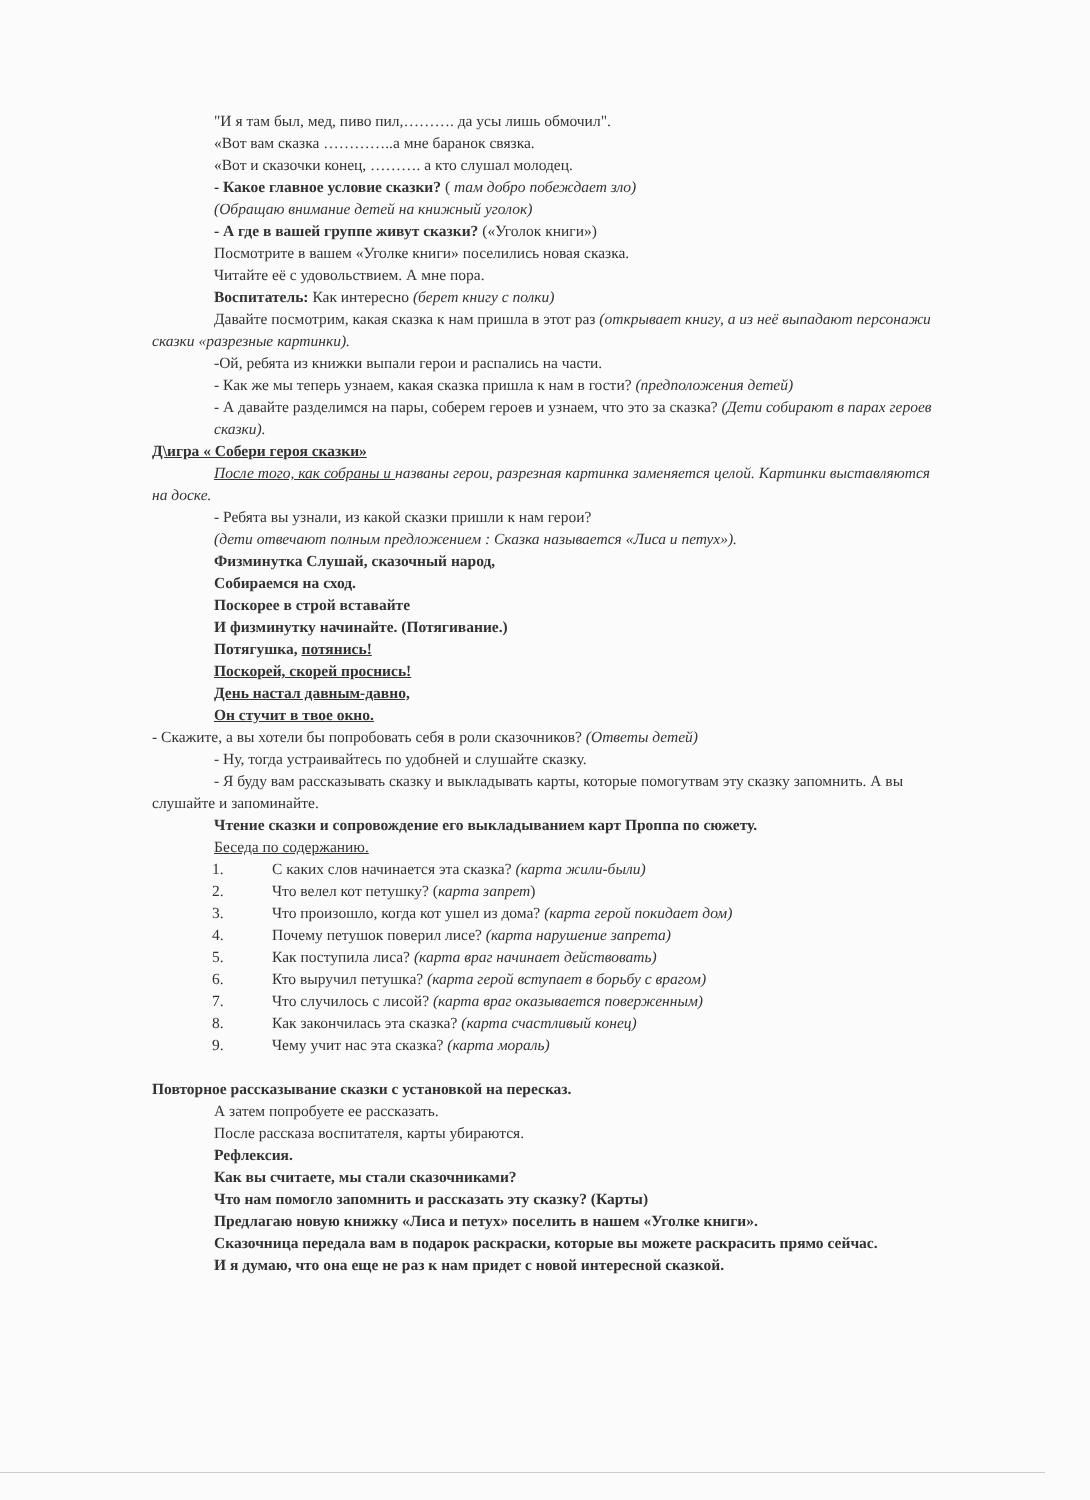"И я там был, мед, пиво пил,………. да усы лишь обмочил".
«Вот вам сказка …………..а мне баранок связка.
«Вот и сказочки конец, ………. а кто слушал молодец.
- Какое главное условие сказки? ( там добро побеждает зло)
(Обращаю внимание детей на книжный уголок)
- А где в вашей группе живут сказки? («Уголок книги»)
Посмотрите в вашем «Уголке книги» поселились новая сказка.
Читайте её с удовольствием. А мне пора.
Воспитатель: Как интересно (берет книгу с полки)
Давайте посмотрим, какая сказка к нам пришла в этот раз (открывает книгу, а из неё выпадают персонажи сказки «разрезные картинки).
-Ой, ребята из книжки выпали герои и распались на части.
- Как же мы теперь узнаем, какая сказка пришла к нам в гости? (предположения детей)
- А давайте разделимся на пары, соберем героев и узнаем, что это за сказка? (Дети собирают в парах героев сказки).
Д\игра « Собери героя сказки»
После того, как собраны и названы герои, разрезная картинка заменяется целой. Картинки выставляются на доске.
- Ребята вы узнали, из какой сказки пришли к нам герои?
(дети отвечают полным предложением : Сказка называется «Лиса и петух»).
Физминутка Слушай, сказочный народ,
Собираемся на сход.
Поскорее в строй вставайте
И физминутку начинайте. (Потягивание.)
Потягушка, потянись!
Поскорей, скорей проснись!
День настал давным-давно,
Он стучит в твое окно.
- Скажите, а вы хотели бы попробовать себя в роли сказочников? (Ответы детей)
- Ну, тогда устраивайтесь по удобней и слушайте сказку.
- Я буду вам рассказывать сказку и выкладывать карты, которые помогутвам эту сказку запомнить. А вы слушайте и запоминайте.
Чтение сказки и сопровождение его выкладыванием карт Проппа по сюжету.
Беседа по содержанию.
1. С каких слов начинается эта сказка? (карта жили-были)
2. Что велел кот петушку? (карта запрет)
3. Что произошло, когда кот ушел из дома? (карта герой покидает дом)
4. Почему петушок поверил лисе? (карта нарушение запрета)
5. Как поступила лиса? (карта враг начинает действовать)
6. Кто выручил петушка? (карта герой вступает в борьбу с врагом)
7. Что случилось с лисой? (карта враг оказывается поверженным)
8. Как закончилась эта сказка? (карта счастливый конец)
9. Чему учит нас эта сказка? (карта мораль)
Повторное рассказывание сказки с установкой на пересказ.
А затем попробуете ее рассказать.
После рассказа воспитателя, карты убираются.
Рефлексия.
Как вы считаете, мы стали сказочниками?
Что нам помогло запомнить и рассказать эту сказку? (Карты)
Предлагаю новую книжку «Лиса и петух» поселить в нашем «Уголке книги».
Сказочница передала вам в подарок раскраски, которые вы можете раскрасить прямо сейчас.
И я думаю, что она еще не раз к нам придет с новой интересной сказкой.